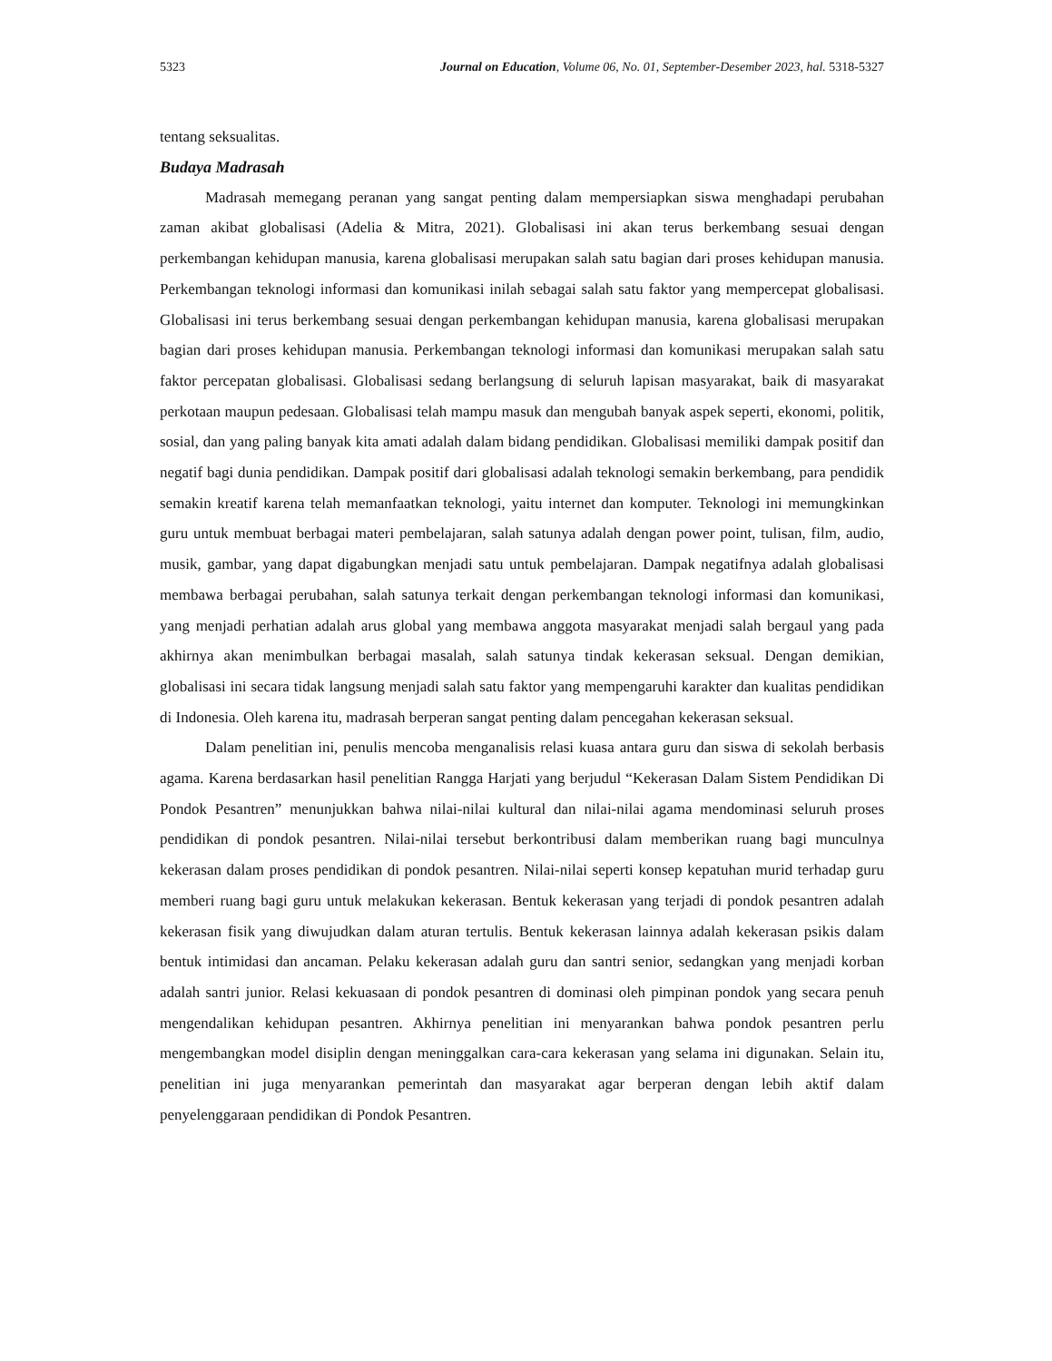5323 Journal on Education, Volume 06, No. 01, September-Desember 2023, hal. 5318-5327
tentang seksualitas.
Budaya Madrasah
Madrasah memegang peranan yang sangat penting dalam mempersiapkan siswa menghadapi perubahan zaman akibat globalisasi (Adelia & Mitra, 2021). Globalisasi ini akan terus berkembang sesuai dengan perkembangan kehidupan manusia, karena globalisasi merupakan salah satu bagian dari proses kehidupan manusia. Perkembangan teknologi informasi dan komunikasi inilah sebagai salah satu faktor yang mempercepat globalisasi. Globalisasi ini terus berkembang sesuai dengan perkembangan kehidupan manusia, karena globalisasi merupakan bagian dari proses kehidupan manusia. Perkembangan teknologi informasi dan komunikasi merupakan salah satu faktor percepatan globalisasi. Globalisasi sedang berlangsung di seluruh lapisan masyarakat, baik di masyarakat perkotaan maupun pedesaan. Globalisasi telah mampu masuk dan mengubah banyak aspek seperti, ekonomi, politik, sosial, dan yang paling banyak kita amati adalah dalam bidang pendidikan. Globalisasi memiliki dampak positif dan negatif bagi dunia pendidikan. Dampak positif dari globalisasi adalah teknologi semakin berkembang, para pendidik semakin kreatif karena telah memanfaatkan teknologi, yaitu internet dan komputer. Teknologi ini memungkinkan guru untuk membuat berbagai materi pembelajaran, salah satunya adalah dengan power point, tulisan, film, audio, musik, gambar, yang dapat digabungkan menjadi satu untuk pembelajaran. Dampak negatifnya adalah globalisasi membawa berbagai perubahan, salah satunya terkait dengan perkembangan teknologi informasi dan komunikasi, yang menjadi perhatian adalah arus global yang membawa anggota masyarakat menjadi salah bergaul yang pada akhirnya akan menimbulkan berbagai masalah, salah satunya tindak kekerasan seksual. Dengan demikian, globalisasi ini secara tidak langsung menjadi salah satu faktor yang mempengaruhi karakter dan kualitas pendidikan di Indonesia. Oleh karena itu, madrasah berperan sangat penting dalam pencegahan kekerasan seksual.
Dalam penelitian ini, penulis mencoba menganalisis relasi kuasa antara guru dan siswa di sekolah berbasis agama. Karena berdasarkan hasil penelitian Rangga Harjati yang berjudul “Kekerasan Dalam Sistem Pendidikan Di Pondok Pesantren” menunjukkan bahwa nilai-nilai kultural dan nilai-nilai agama mendominasi seluruh proses pendidikan di pondok pesantren. Nilai-nilai tersebut berkontribusi dalam memberikan ruang bagi munculnya kekerasan dalam proses pendidikan di pondok pesantren. Nilai-nilai seperti konsep kepatuhan murid terhadap guru memberi ruang bagi guru untuk melakukan kekerasan. Bentuk kekerasan yang terjadi di pondok pesantren adalah kekerasan fisik yang diwujudkan dalam aturan tertulis. Bentuk kekerasan lainnya adalah kekerasan psikis dalam bentuk intimidasi dan ancaman. Pelaku kekerasan adalah guru dan santri senior, sedangkan yang menjadi korban adalah santri junior. Relasi kekuasaan di pondok pesantren di dominasi oleh pimpinan pondok yang secara penuh mengendalikan kehidupan pesantren. Akhirnya penelitian ini menyarankan bahwa pondok pesantren perlu mengembangkan model disiplin dengan meninggalkan cara-cara kekerasan yang selama ini digunakan. Selain itu, penelitian ini juga menyarankan pemerintah dan masyarakat agar berperan dengan lebih aktif dalam penyelenggaraan pendidikan di Pondok Pesantren.